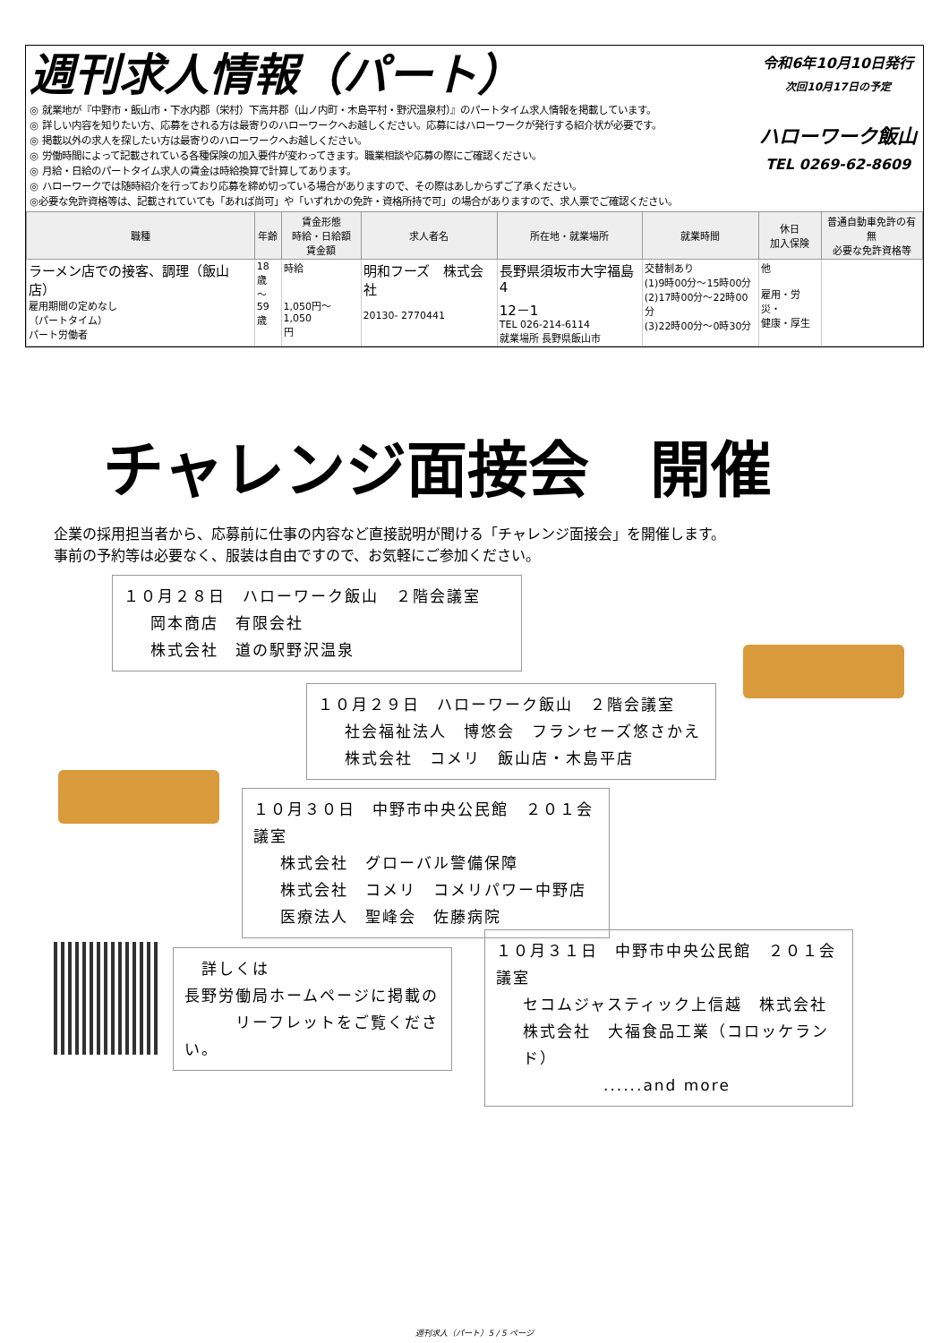週刊求人情報（パート）
◎ 就業地が『中野市・飯山市・下水内郡（栄村）下高井郡（山ノ内町・木島平村・野沢温泉村）』のパートタイム求人情報を掲載しています。
◎ 詳しい内容を知りたい方、応募をされる方は最寄りのハローワークへお越しください。応募にはハローワークが発行する紹介状が必要です。
◎ 掲載以外の求人を探したい方は最寄りのハローワークへお越しください。
◎ 労働時間によって記載されている各種保険の加入要件が変わってきます。職業相談や応募の際にご確認ください。
◎ 月給・日給のパートタイム求人の賃金は時給換算で計算してあります。
◎ ハローワークでは随時紹介を行っており応募を締め切っている場合がありますので、その際はあしからずご了承ください。
◎必要な免許資格等は、記載されていても「あれば尚可」や「いずれかの免許・資格所持で可」の場合がありますので、求人票でご確認ください。
令和6年10月10日発行
次回10月17日の予定
ハローワーク飯山
TEL 0269-62-8609
| 職種 | 年齢 | 賃金形態 時給・日給額 賃金額 | 求人者名 | 所在地・就業場所 | 就業時間 | 休日 加入保険 | 普通自動車免許の有無 必要な免許資格等 |
| --- | --- | --- | --- | --- | --- | --- | --- |
| ラーメン店での接客、調理（飯山店） 雇用期間の定めなし （パートタイム） パート労働者 | 18歳 ～59 歳 | 時給 1,050円～1,050 円 | 明和フーズ 株式会社 20130- 2770441 | 長野県須坂市大字福島4 12－1 TEL 026-214-6114 就業場所 長野県飯山市 | 交替制あり (1)9時00分～15時00分 (2)17時00分～22時00分 (3)22時00分～0時30分 | 他 雇用・労災・ 健康・厚生 | |
チャレンジ面接会　開催
企業の採用担当者から、応募前に仕事の内容など直接説明が聞ける「チャレンジ面接会」を開催します。
事前の予約等は必要なく、服装は自由ですので、お気軽にご参加ください。
１０月２８日　ハローワーク飯山　２階会議室
岡本商店　有限会社
株式会社　道の駅野沢温泉
１０月２９日　ハローワーク飯山　２階会議室
社会福祉法人　博悠会　フランセーズ悠さかえ
株式会社　コメリ　飯山店・木島平店
１０月３０日　中野市中央公民館　２０１会議室
株式会社　グローバル警備保障
株式会社　コメリ　コメリパワー中野店
医療法人　聖峰会　佐藤病院
　詳しくは
長野労働局ホームページに掲載の
　　　リーフレットをご覧ください。
１０月３１日　中野市中央公民館　２０１会議室
セコムジャスティック上信越　株式会社
株式会社　大福食品工業（コロッケランド）
......and more
週刊求人（パート）5 / 5 ページ